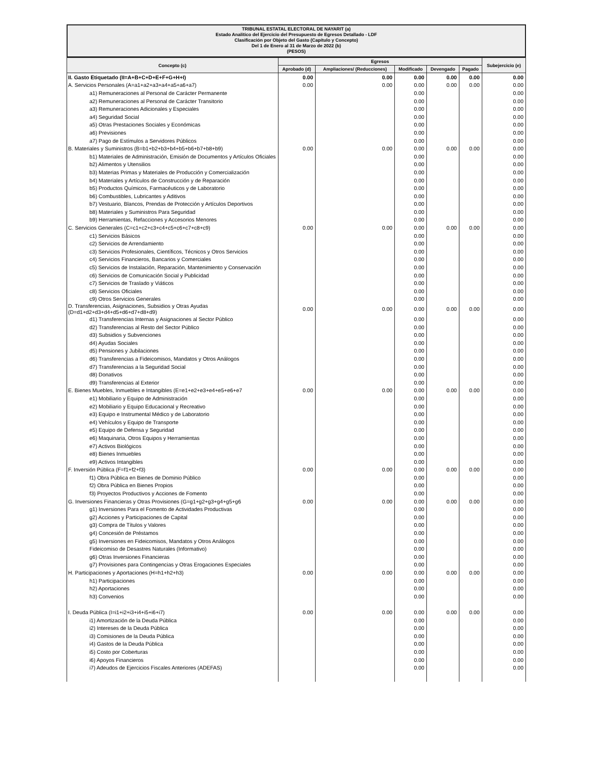TRIBUNAL ESTATAL ELECTORAL DE NAYARIT (a)
Estado Analítico del Ejercicio del Presupuesto de Egresos Detallado - LDF
Clasificación por Objeto del Gasto (Capítulo y Concepto)
Del 1 de Enero al 31 de Marzo de 2022 (b)
(PESOS)
| Concepto (c) | Egresos | | | | | Subejercicio (e) |
| --- | --- | --- | --- | --- | --- | --- |
| | Aprobado (d) | Ampliaciones/ (Reducciones) | Modificado | Devengado | Pagado | |
| II. Gasto Etiquetado (II=A+B+C+D+E+F+G+H+I) | 0.00 | 0.00 | 0.00 | 0.00 | 0.00 | 0.00 |
| A. Servicios Personales (A=a1+a2+a3+a4+a5+a6+a7) | 0.00 | 0.00 | 0.00 | 0.00 | 0.00 | 0.00 |
| a1) Remuneraciones al Personal de Carácter Permanente | | | 0.00 | | | 0.00 |
| a2) Remuneraciones al Personal de Carácter Transitorio | | | 0.00 | | | 0.00 |
| a3) Remuneraciones Adicionales y Especiales | | | 0.00 | | | 0.00 |
| a4) Seguridad Social | | | 0.00 | | | 0.00 |
| a5) Otras Prestaciones Sociales y Económicas | | | 0.00 | | | 0.00 |
| a6) Previsiones | | | 0.00 | | | 0.00 |
| a7) Pago de Estímulos a Servidores Públicos | | | 0.00 | | | 0.00 |
| B. Materiales y Suministros (B=b1+b2+b3+b4+b5+b6+b7+b8+b9) | 0.00 | 0.00 | 0.00 | 0.00 | 0.00 | 0.00 |
| b1) Materiales de Administración, Emisión de Documentos y Artículos Oficiales | | | 0.00 | | | 0.00 |
| b2) Alimentos y Utensilios | | | 0.00 | | | 0.00 |
| b3) Materias Primas y Materiales de Producción y Comercialización | | | 0.00 | | | 0.00 |
| b4) Materiales y Artículos de Construcción y de Reparación | | | 0.00 | | | 0.00 |
| b5) Productos Químicos, Farmacéuticos y de Laboratorio | | | 0.00 | | | 0.00 |
| b6) Combustibles, Lubricantes y Aditivos | | | 0.00 | | | 0.00 |
| b7) Vestuario, Blancos, Prendas de Protección y Artículos Deportivos | | | 0.00 | | | 0.00 |
| b8) Materiales y Suministros Para Seguridad | | | 0.00 | | | 0.00 |
| b9) Herramientas, Refacciones y Accesorios Menores | | | 0.00 | | | 0.00 |
| C. Servicios Generales (C=c1+c2+c3+c4+c5+c6+c7+c8+c9) | 0.00 | 0.00 | 0.00 | 0.00 | 0.00 | 0.00 |
| c1) Servicios Básicos | | | 0.00 | | | 0.00 |
| c2) Servicios de Arrendamiento | | | 0.00 | | | 0.00 |
| c3) Servicios Profesionales, Científicos, Técnicos y Otros Servicios | | | 0.00 | | | 0.00 |
| c4) Servicios Financieros, Bancarios y Comerciales | | | 0.00 | | | 0.00 |
| c5) Servicios de Instalación, Reparación, Mantenimiento y Conservación | | | 0.00 | | | 0.00 |
| c6) Servicios de Comunicación Social y Publicidad | | | 0.00 | | | 0.00 |
| c7) Servicios de Traslado y Viáticos | | | 0.00 | | | 0.00 |
| c8) Servicios Oficiales | | | 0.00 | | | 0.00 |
| c9) Otros Servicios Generales | | | 0.00 | | | 0.00 |
| D. Transferencias, Asignaciones, Subsidios y Otras Ayudas (D=d1+d2+d3+d4+d5+d6+d7+d8+d9) | 0.00 | 0.00 | 0.00 | 0.00 | 0.00 | 0.00 |
| d1) Transferencias Internas y Asignaciones al Sector Público | | | 0.00 | | | 0.00 |
| d2) Transferencias al Resto del Sector Público | | | 0.00 | | | 0.00 |
| d3) Subsidios y Subvenciones | | | 0.00 | | | 0.00 |
| d4) Ayudas Sociales | | | 0.00 | | | 0.00 |
| d5) Pensiones y Jubilaciones | | | 0.00 | | | 0.00 |
| d6) Transferencias a Fideicomisos, Mandatos y Otros Análogos | | | 0.00 | | | 0.00 |
| d7) Transferencias a la Seguridad Social | | | 0.00 | | | 0.00 |
| d8) Donativos | | | 0.00 | | | 0.00 |
| d9) Transferencias al Exterior | | | 0.00 | | | 0.00 |
| E. Bienes Muebles, Inmuebles e Intangibles (E=e1+e2+e3+e4+e5+e6+e7 | 0.00 | 0.00 | 0.00 | 0.00 | 0.00 | 0.00 |
| e1) Mobiliario y Equipo de Administración | | | 0.00 | | | 0.00 |
| e2) Mobiliario y Equipo Educacional y Recreativo | | | 0.00 | | | 0.00 |
| e3) Equipo e Instrumental Médico y de Laboratorio | | | 0.00 | | | 0.00 |
| e4) Vehículos y Equipo de Transporte | | | 0.00 | | | 0.00 |
| e5) Equipo de Defensa y Seguridad | | | 0.00 | | | 0.00 |
| e6) Maquinaria, Otros Equipos y Herramientas | | | 0.00 | | | 0.00 |
| e7) Activos Biológicos | | | 0.00 | | | 0.00 |
| e8) Bienes Inmuebles | | | 0.00 | | | 0.00 |
| e9) Activos Intangibles | | | 0.00 | | | 0.00 |
| F. Inversión Pública (F=f1+f2+f3) | 0.00 | 0.00 | 0.00 | 0.00 | 0.00 | 0.00 |
| f1) Obra Pública en Bienes de Dominio Público | | | 0.00 | | | 0.00 |
| f2) Obra Pública en Bienes Propios | | | 0.00 | | | 0.00 |
| f3) Proyectos Productivos y Acciones de Fomento | | | 0.00 | | | 0.00 |
| G. Inversiones Financieras y Otras Provisiones (G=g1+g2+g3+g4+g5+g6 | 0.00 | 0.00 | 0.00 | 0.00 | 0.00 | 0.00 |
| g1) Inversiones Para el Fomento de Actividades Productivas | | | 0.00 | | | 0.00 |
| g2) Acciones y Participaciones de Capital | | | 0.00 | | | 0.00 |
| g3) Compra de Títulos y Valores | | | 0.00 | | | 0.00 |
| g4) Concesión de Préstamos | | | 0.00 | | | 0.00 |
| g5) Inversiones en Fideicomisos, Mandatos y Otros Análogos | | | 0.00 | | | 0.00 |
| Fideicomiso de Desastres Naturales (Informativo) | | | 0.00 | | | 0.00 |
| g6) Otras Inversiones Financieras | | | 0.00 | | | 0.00 |
| g7) Provisiones para Contingencias y Otras Erogaciones Especiales | | | 0.00 | | | 0.00 |
| H. Participaciones y Aportaciones (H=h1+h2+h3) | 0.00 | 0.00 | 0.00 | 0.00 | 0.00 | 0.00 |
| h1) Participaciones | | | 0.00 | | | 0.00 |
| h2) Aportaciones | | | 0.00 | | | 0.00 |
| h3) Convenios | | | 0.00 | | | 0.00 |
| I. Deuda Pública (I=i1+i2+i3+i4+i5+i6+i7) | 0.00 | 0.00 | 0.00 | 0.00 | 0.00 | 0.00 |
| i1) Amortización de la Deuda Pública | | | 0.00 | | | 0.00 |
| i2) Intereses de la Deuda Pública | | | 0.00 | | | 0.00 |
| i3) Comisiones de la Deuda Pública | | | 0.00 | | | 0.00 |
| i4) Gastos de la Deuda Pública | | | 0.00 | | | 0.00 |
| i5) Costo por Coberturas | | | 0.00 | | | 0.00 |
| i6) Apoyos Financieros | | | 0.00 | | | 0.00 |
| i7) Adeudos de Ejercicios Fiscales Anteriores (ADEFAS) | | | 0.00 | | | 0.00 |